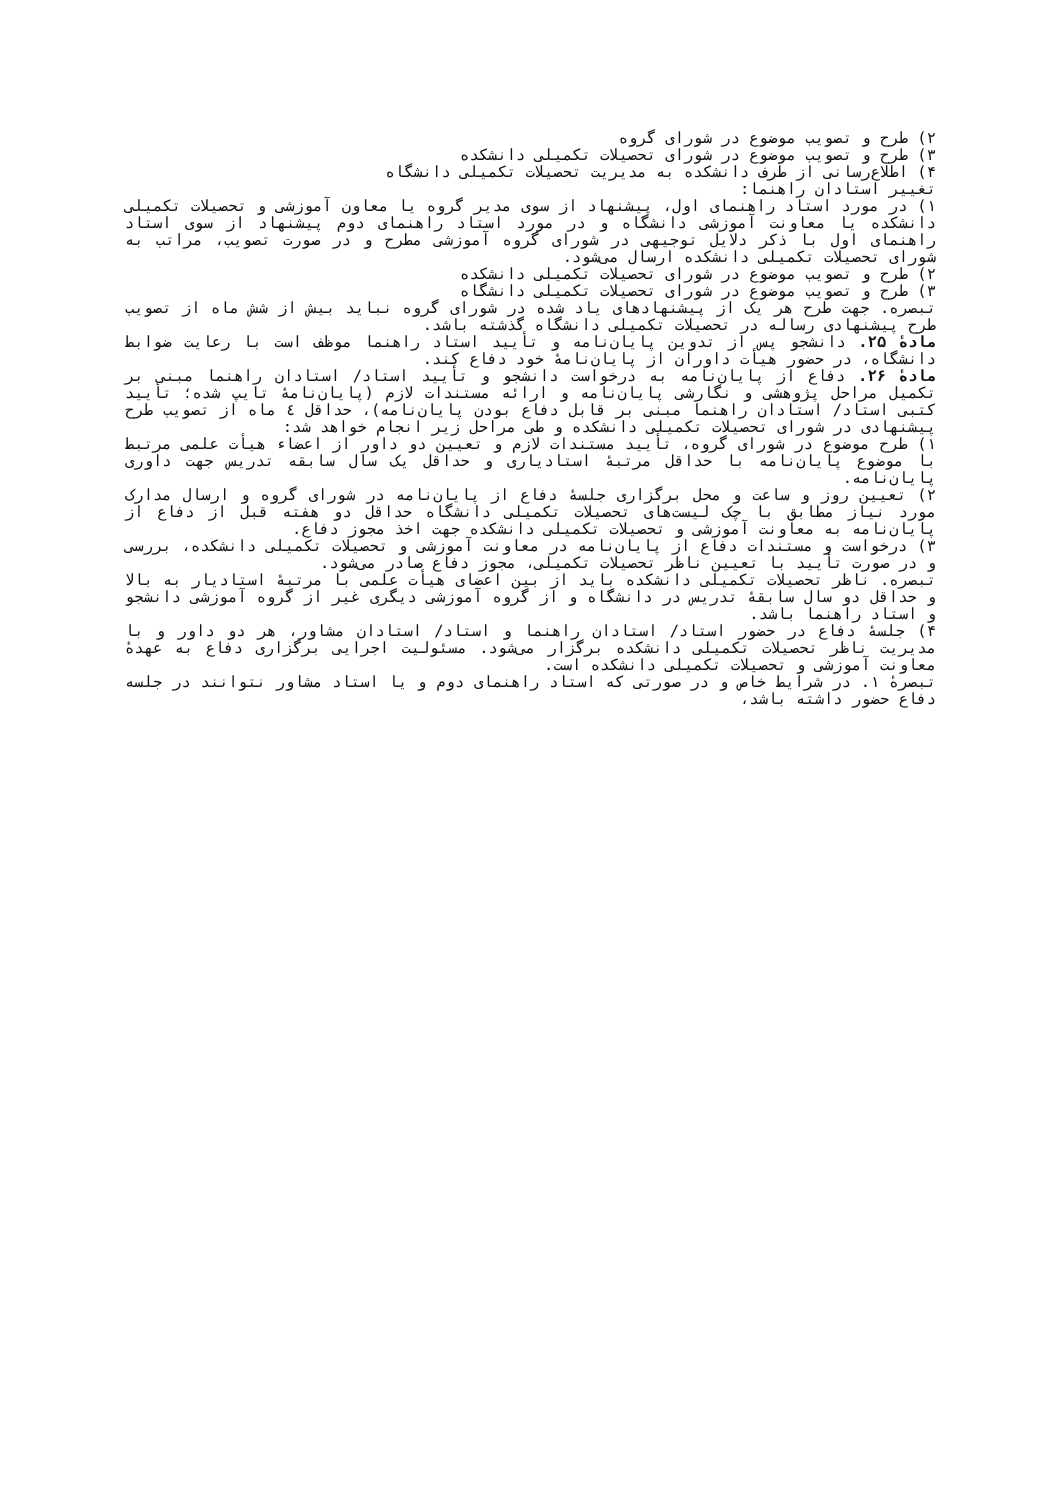۲) طرح و تصویب موضوع در شورای گروه
۳) طرح و تصویب موضوع در شورای تحصیلات تکمیلی دانشکده
۴) اطلاع‌رسانی از طرف دانشکده به مدیریت تحصیلات تکمیلی دانشگاه
تغییر استادان راهنما:
۱) در مورد استاد راهنمای اول، پیشنهاد از سوی مدیر گروه یا معاون آموزشی و تحصیلات تکمیلی دانشکده یا معاونت آموزشی دانشگاه و در مورد استاد راهنمای دوم پیشنهاد از سوی استاد راهنمای اول با ذکر دلایل توجیهی در شورای گروه آموزشی مطرح و در صورت تصویب، مراتب به شورای تحصیلات تکمیلی دانشکده ارسال می‌شود.
۲) طرح و تصویب موضوع در شورای تحصیلات تکمیلی دانشکده
۳) طرح و تصویب موضوع در شورای تحصیلات تکمیلی دانشگاه
تبصره. جهت طرح هر یک از پیشنهادهای یاد شده در شورای گروه نباید بیش از شش ماه از تصویب طرح پیشنهادی رساله در تحصیلات تکمیلی دانشگاه گذشته باشد.
مادهٔ ۲۵. دانشجو پس از تدوین پایان‌نامه و تأیید استاد راهنما موظف است با رعایت ضوابط دانشگاه، در حضور هیأت داوران از پایان‌نامهٔ خود دفاع کند.
مادهٔ ۲۶. دفاع از پایان‌نامه به درخواست دانشجو و تأیید استاد/ استادان راهنما مبنی بر تکمیل مراحل پژوهشی و نگارشی پایان‌نامه و ارائه مستندات لازم (پایان‌نامهٔ تایپ شده؛ تأیید کتبی استاد/ استادان راهنما مبنی بر قابل دفاع بودن پایان‌نامه)، حداقل ٤ ماه از تصویب طرح پیشنهادی در شورای تحصیلات تکمیلی دانشکده و طی مراحل زیر انجام خواهد شد:
۱) طرح موضوع در شورای گروه، تأیید مستندات لازم و تعیین دو داور از اعضاء هیأت علمی مرتبط با موضوع پایان‌نامه با حداقل مرتبهٔ استادیاری و حداقل یک سال سابقه تدریس جهت داوری پایان‌نامه.
۲) تعیین روز و ساعت و محل برگزاری جلسهٔ دفاع از پایان‌نامه در شورای گروه و ارسال مدارک مورد نیاز مطابق با چک لیست‌های تحصیلات تکمیلی دانشگاه حداقل دو هفته قبل از دفاع از پایان‌نامه به معاونت آموزشی و تحصیلات تکمیلی دانشکده جهت اخذ مجوز دفاع.
۳) درخواست و مستندات دفاع از پایان‌نامه در معاونت آموزشی و تحصیلات تکمیلی دانشکده، بررسی و در صورت تأیید با تعیین ناظر تحصیلات تکمیلی، مجوز دفاع صادر می‌شود.
تبصره. ناظر تحصیلات تکمیلی دانشکده باید از بین اعضای هیأت علمی با مرتبهٔ استادیار به بالا و حداقل دو سال سابقهٔ تدریس در دانشگاه و از گروه آموزشی دیگری غیر از گروه آموزشی دانشجو و استاد راهنما باشد.
۴) جلسهٔ دفاع در حضور استاد/ استادان راهنما و استاد/ استادان مشاور، هر دو داور و با مدیریت ناظر تحصیلات تکمیلی دانشکده برگزار می‌شود. مسئولیت اجرایی برگزاری دفاع به عهدهٔ معاونت آموزشی و تحصیلات تکمیلی دانشکده است.
تبصرهٔ ۱. در شرایط خاص و در صورتی که استاد راهنمای دوم و یا استاد مشاور نتوانند در جلسه دفاع حضور داشته باشد،